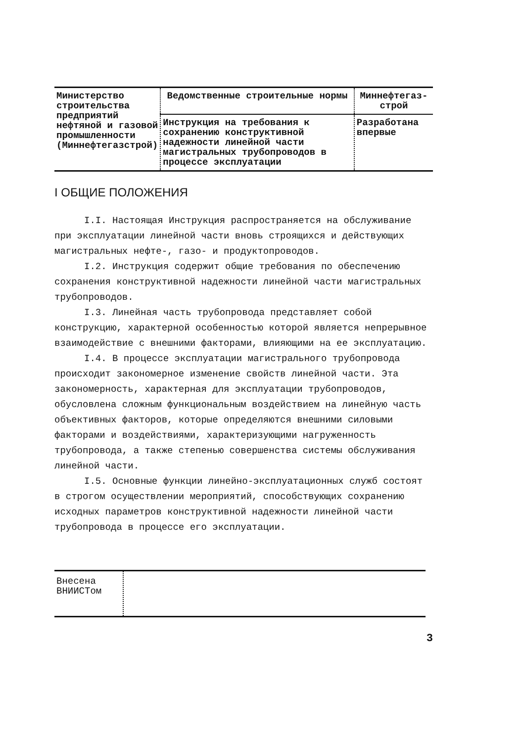| Министерство строительства предприятий нефтяной и газовой промышленности (Миннефтегазстрой) | Ведомственные строительные нормы | Миннефтегаз-строй |
| | Инструкция на требования к сохранению конструктивной надежности линейной части магистральных трубопроводов в процессе эксплуатации | Разработана впервые |
I ОБЩИЕ ПОЛОЖЕНИЯ
I.I. Настоящая Инструкция распространяется на обслуживание при эксплуатации линейной части вновь строящихся и действующих магистральных нефте-, газо- и продуктопроводов.
I.2. Инструкция содержит общие требования по обеспечению сохранения конструктивной надежности линейной части магистральных трубопроводов.
I.3. Линейная часть трубопровода представляет собой конструкцию, характерной особенностью которой является непрерывное взаимодействие с внешними факторами, влияющими на ее эксплуатацию.
I.4. В процессе эксплуатации магистрального трубопровода происходит закономерное изменение свойств линейной части. Эта закономерность, характерная для эксплуатации трубопроводов, обусловлена сложным функциональным воздействием на линейную часть объективных факторов, которые определяются внешними силовыми факторами и воздействиями, характеризующими нагруженность трубопровода, а также степенью совершенства системы обслуживания линейной части.
I.5. Основные функции линейно-эксплуатационных служб состоят в строгом осуществлении мероприятий, способствующих сохранению исходных параметров конструктивной надежности линейной части трубопровода в процессе его эксплуатации.
| Внесена ВНИИСТом | |
3